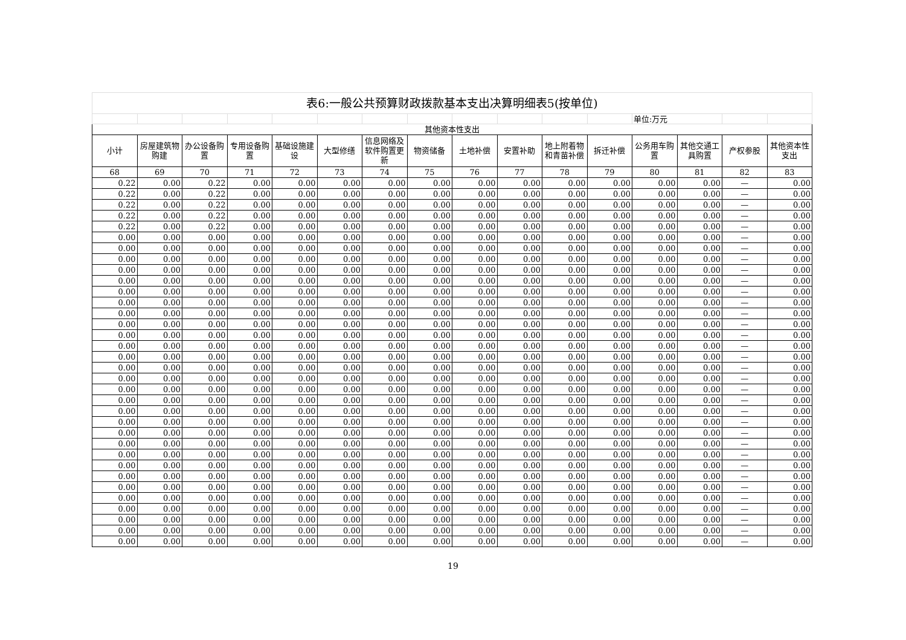| 表6:一般公共预算财政拨款基本支出决算明细表5(按单位) | | | | | | | | | | | | | | | |
| --- | --- | --- | --- | --- | --- | --- | --- | --- | --- | --- | --- | --- | --- | --- | --- |
| | | | | | | | | | | | | 单位:万元 | | | |
| 其他资本性支出 | | | | | | | | | | | | | | | |
| 小计 | 房屋建筑物购建 | 办公设备购置 | 专用设备购置 | 基础设施建设 | 大型修缮 | 信息网络及软件购置更新 | 物资储备 | 土地补偿 | 安置补助 | 地上附着物和青苗补偿 | 拆迁补偿 | 公务用车购置 | 其他交通工具购置 | 产权参股 | 其他资本性支出 |
| 68 | 69 | 70 | 71 | 72 | 73 | 74 | 75 | 76 | 77 | 78 | 79 | 80 | 81 | 82 | 83 |
| 0.22 | 0.00 | 0.22 | 0.00 | 0.00 | 0.00 | 0.00 | 0.00 | 0.00 | 0.00 | 0.00 | 0.00 | 0.00 | 0.00 | — | 0.00 |
| 0.22 | 0.00 | 0.22 | 0.00 | 0.00 | 0.00 | 0.00 | 0.00 | 0.00 | 0.00 | 0.00 | 0.00 | 0.00 | 0.00 | — | 0.00 |
| 0.22 | 0.00 | 0.22 | 0.00 | 0.00 | 0.00 | 0.00 | 0.00 | 0.00 | 0.00 | 0.00 | 0.00 | 0.00 | 0.00 | — | 0.00 |
| 0.22 | 0.00 | 0.22 | 0.00 | 0.00 | 0.00 | 0.00 | 0.00 | 0.00 | 0.00 | 0.00 | 0.00 | 0.00 | 0.00 | — | 0.00 |
| 0.22 | 0.00 | 0.22 | 0.00 | 0.00 | 0.00 | 0.00 | 0.00 | 0.00 | 0.00 | 0.00 | 0.00 | 0.00 | 0.00 | — | 0.00 |
| 0.00 | 0.00 | 0.00 | 0.00 | 0.00 | 0.00 | 0.00 | 0.00 | 0.00 | 0.00 | 0.00 | 0.00 | 0.00 | 0.00 | — | 0.00 |
| 0.00 | 0.00 | 0.00 | 0.00 | 0.00 | 0.00 | 0.00 | 0.00 | 0.00 | 0.00 | 0.00 | 0.00 | 0.00 | 0.00 | — | 0.00 |
| 0.00 | 0.00 | 0.00 | 0.00 | 0.00 | 0.00 | 0.00 | 0.00 | 0.00 | 0.00 | 0.00 | 0.00 | 0.00 | 0.00 | — | 0.00 |
| 0.00 | 0.00 | 0.00 | 0.00 | 0.00 | 0.00 | 0.00 | 0.00 | 0.00 | 0.00 | 0.00 | 0.00 | 0.00 | 0.00 | — | 0.00 |
| 0.00 | 0.00 | 0.00 | 0.00 | 0.00 | 0.00 | 0.00 | 0.00 | 0.00 | 0.00 | 0.00 | 0.00 | 0.00 | 0.00 | — | 0.00 |
| 0.00 | 0.00 | 0.00 | 0.00 | 0.00 | 0.00 | 0.00 | 0.00 | 0.00 | 0.00 | 0.00 | 0.00 | 0.00 | 0.00 | — | 0.00 |
| 0.00 | 0.00 | 0.00 | 0.00 | 0.00 | 0.00 | 0.00 | 0.00 | 0.00 | 0.00 | 0.00 | 0.00 | 0.00 | 0.00 | — | 0.00 |
| 0.00 | 0.00 | 0.00 | 0.00 | 0.00 | 0.00 | 0.00 | 0.00 | 0.00 | 0.00 | 0.00 | 0.00 | 0.00 | 0.00 | — | 0.00 |
| 0.00 | 0.00 | 0.00 | 0.00 | 0.00 | 0.00 | 0.00 | 0.00 | 0.00 | 0.00 | 0.00 | 0.00 | 0.00 | 0.00 | — | 0.00 |
| 0.00 | 0.00 | 0.00 | 0.00 | 0.00 | 0.00 | 0.00 | 0.00 | 0.00 | 0.00 | 0.00 | 0.00 | 0.00 | 0.00 | — | 0.00 |
| 0.00 | 0.00 | 0.00 | 0.00 | 0.00 | 0.00 | 0.00 | 0.00 | 0.00 | 0.00 | 0.00 | 0.00 | 0.00 | 0.00 | — | 0.00 |
| 0.00 | 0.00 | 0.00 | 0.00 | 0.00 | 0.00 | 0.00 | 0.00 | 0.00 | 0.00 | 0.00 | 0.00 | 0.00 | 0.00 | — | 0.00 |
| 0.00 | 0.00 | 0.00 | 0.00 | 0.00 | 0.00 | 0.00 | 0.00 | 0.00 | 0.00 | 0.00 | 0.00 | 0.00 | 0.00 | — | 0.00 |
| 0.00 | 0.00 | 0.00 | 0.00 | 0.00 | 0.00 | 0.00 | 0.00 | 0.00 | 0.00 | 0.00 | 0.00 | 0.00 | 0.00 | — | 0.00 |
| 0.00 | 0.00 | 0.00 | 0.00 | 0.00 | 0.00 | 0.00 | 0.00 | 0.00 | 0.00 | 0.00 | 0.00 | 0.00 | 0.00 | — | 0.00 |
| 0.00 | 0.00 | 0.00 | 0.00 | 0.00 | 0.00 | 0.00 | 0.00 | 0.00 | 0.00 | 0.00 | 0.00 | 0.00 | 0.00 | — | 0.00 |
| 0.00 | 0.00 | 0.00 | 0.00 | 0.00 | 0.00 | 0.00 | 0.00 | 0.00 | 0.00 | 0.00 | 0.00 | 0.00 | 0.00 | — | 0.00 |
| 0.00 | 0.00 | 0.00 | 0.00 | 0.00 | 0.00 | 0.00 | 0.00 | 0.00 | 0.00 | 0.00 | 0.00 | 0.00 | 0.00 | — | 0.00 |
| 0.00 | 0.00 | 0.00 | 0.00 | 0.00 | 0.00 | 0.00 | 0.00 | 0.00 | 0.00 | 0.00 | 0.00 | 0.00 | 0.00 | — | 0.00 |
| 0.00 | 0.00 | 0.00 | 0.00 | 0.00 | 0.00 | 0.00 | 0.00 | 0.00 | 0.00 | 0.00 | 0.00 | 0.00 | 0.00 | — | 0.00 |
| 0.00 | 0.00 | 0.00 | 0.00 | 0.00 | 0.00 | 0.00 | 0.00 | 0.00 | 0.00 | 0.00 | 0.00 | 0.00 | 0.00 | — | 0.00 |
| 0.00 | 0.00 | 0.00 | 0.00 | 0.00 | 0.00 | 0.00 | 0.00 | 0.00 | 0.00 | 0.00 | 0.00 | 0.00 | 0.00 | — | 0.00 |
| 0.00 | 0.00 | 0.00 | 0.00 | 0.00 | 0.00 | 0.00 | 0.00 | 0.00 | 0.00 | 0.00 | 0.00 | 0.00 | 0.00 | — | 0.00 |
| 0.00 | 0.00 | 0.00 | 0.00 | 0.00 | 0.00 | 0.00 | 0.00 | 0.00 | 0.00 | 0.00 | 0.00 | 0.00 | 0.00 | — | 0.00 |
| 0.00 | 0.00 | 0.00 | 0.00 | 0.00 | 0.00 | 0.00 | 0.00 | 0.00 | 0.00 | 0.00 | 0.00 | 0.00 | 0.00 | — | 0.00 |
| 0.00 | 0.00 | 0.00 | 0.00 | 0.00 | 0.00 | 0.00 | 0.00 | 0.00 | 0.00 | 0.00 | 0.00 | 0.00 | 0.00 | — | 0.00 |
| 0.00 | 0.00 | 0.00 | 0.00 | 0.00 | 0.00 | 0.00 | 0.00 | 0.00 | 0.00 | 0.00 | 0.00 | 0.00 | 0.00 | — | 0.00 |
| 0.00 | 0.00 | 0.00 | 0.00 | 0.00 | 0.00 | 0.00 | 0.00 | 0.00 | 0.00 | 0.00 | 0.00 | 0.00 | 0.00 | — | 0.00 |
| 0.00 | 0.00 | 0.00 | 0.00 | 0.00 | 0.00 | 0.00 | 0.00 | 0.00 | 0.00 | 0.00 | 0.00 | 0.00 | 0.00 | — | 0.00 |
19